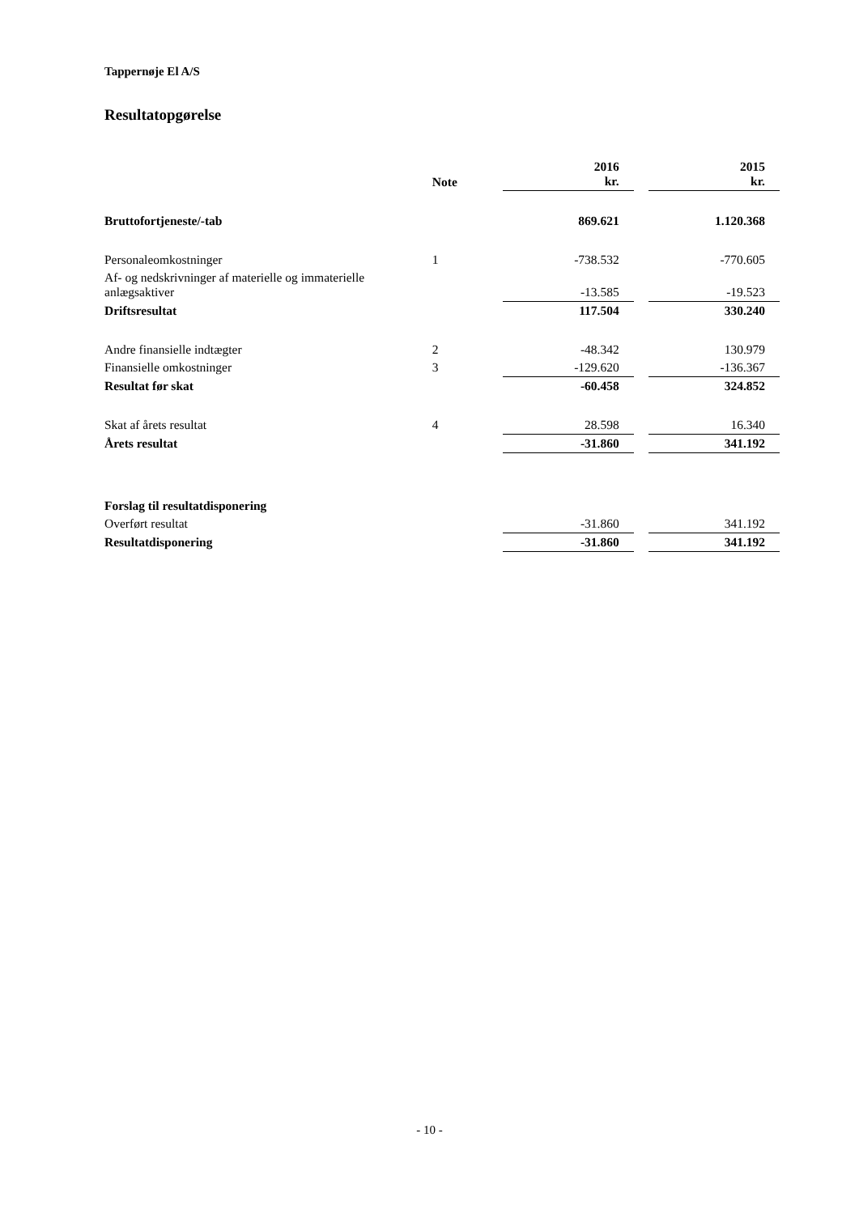Tappernøje El A/S
Resultatopgørelse
| | Note | | 2016 kr. | | 2015 kr. |
| --- | --- | --- | --- | --- | --- |
| Bruttofortjeneste/-tab | | | 869.621 | | 1.120.368 |
| Personaleomkostninger | 1 | | -738.532 | | -770.605 |
| Af- og nedskrivninger af materielle og immaterielle anlægsaktiver | | | -13.585 | | -19.523 |
| Driftsresultat | | | 117.504 | | 330.240 |
| Andre finansielle indtægter | 2 | | -48.342 | | 130.979 |
| Finansielle omkostninger | 3 | | -129.620 | | -136.367 |
| Resultat før skat | | | -60.458 | | 324.852 |
| Skat af årets resultat | 4 | | 28.598 | | 16.340 |
| Årets resultat | | | -31.860 | | 341.192 |
| Forslag til resultatdisponering | | | | | |
| Overført resultat | | | -31.860 | | 341.192 |
| Resultatdisponering | | | -31.860 | | 341.192 |
- 10 -